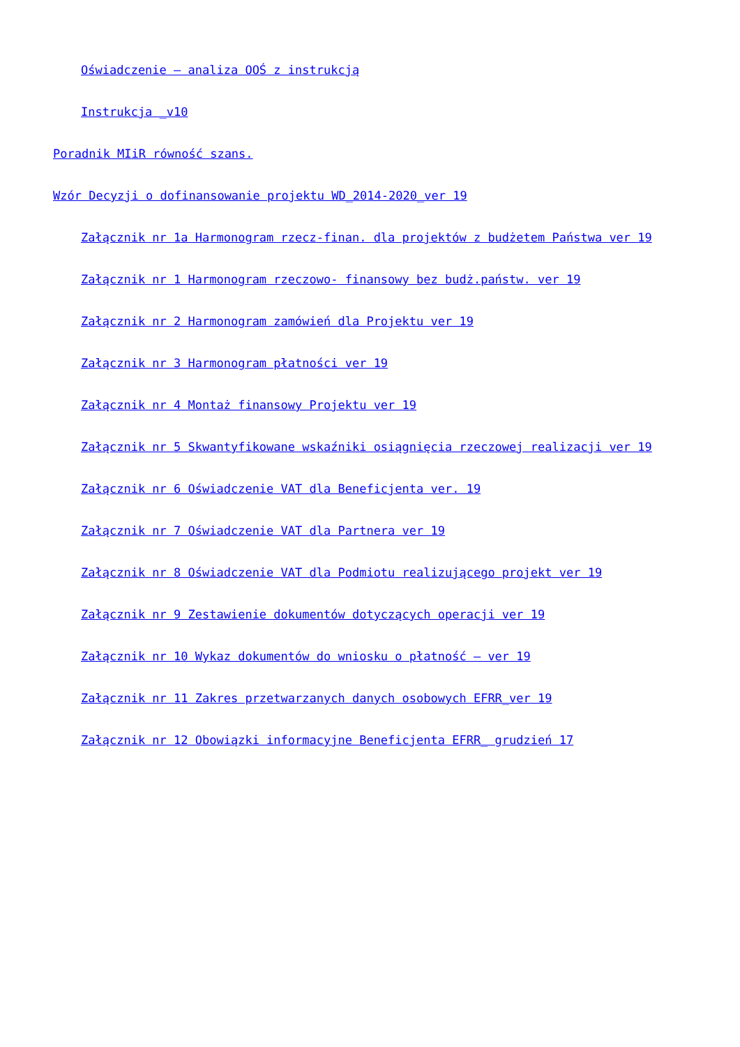Oświadczenie – analiza OOŚ z instrukcją
Instrukcja _v10
Poradnik MIiR równość szans.
Wzór Decyzji o dofinansowanie projektu WD_2014-2020_ver 19
Załącznik nr 1a Harmonogram rzecz-finan. dla projektów z budżetem Państwa ver 19
Załącznik nr 1 Harmonogram rzeczowo- finansowy bez budż.państw. ver 19
Załącznik nr 2 Harmonogram zamówień dla Projektu ver 19
Załącznik nr 3 Harmonogram płatności ver 19
Załącznik nr 4 Montaż finansowy Projektu ver 19
Załącznik nr 5 Skwantyfikowane wskaźniki osiągnięcia rzeczowej realizacji ver 19
Załącznik nr 6 Oświadczenie VAT dla Beneficjenta ver. 19
Załącznik nr 7 Oświadczenie VAT dla Partnera ver 19
Załącznik nr 8 Oświadczenie VAT dla Podmiotu realizującego projekt ver 19
Załącznik nr 9 Zestawienie dokumentów dotyczących operacji ver 19
Załącznik nr 10 Wykaz dokumentów do wniosku o płatność – ver 19
Załącznik nr 11 Zakres przetwarzanych danych osobowych EFRR_ver 19
Załącznik nr 12 Obowiązki informacyjne Beneficjenta EFRR_ grudzień 17